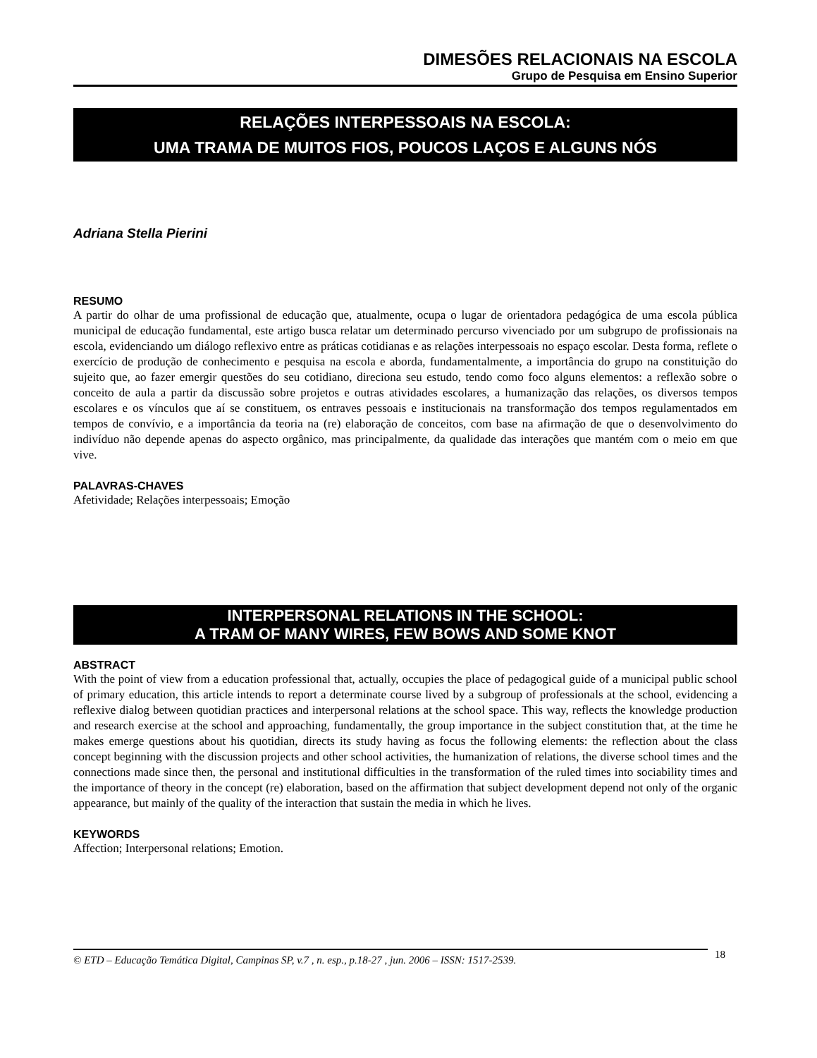DIMESÕES RELACIONAIS NA ESCOLA
Grupo de Pesquisa em Ensino Superior
RELAÇÕES INTERPESSOAIS NA ESCOLA:
UMA TRAMA DE MUITOS FIOS, POUCOS LAÇOS E ALGUNS NÓS
Adriana Stella Pierini
RESUMO
A partir do olhar de uma profissional de educação que, atualmente, ocupa o lugar de orientadora pedagógica de uma escola pública municipal de educação fundamental, este artigo busca relatar um determinado percurso vivenciado por um subgrupo de profissionais na escola, evidenciando um diálogo reflexivo entre as práticas cotidianas e as relações interpessoais no espaço escolar. Desta forma, reflete o exercício de produção de conhecimento e pesquisa na escola e aborda, fundamentalmente, a importância do grupo na constituição do sujeito que, ao fazer emergir questões do seu cotidiano, direciona seu estudo, tendo como foco alguns elementos: a reflexão sobre o conceito de aula a partir da discussão sobre projetos e outras atividades escolares, a humanização das relações, os diversos tempos escolares e os vínculos que aí se constituem, os entraves pessoais e institucionais na transformação dos tempos regulamentados em tempos de convívio, e a importância da teoria na (re) elaboração de conceitos, com base na afirmação de que o desenvolvimento do indivíduo não depende apenas do aspecto orgânico, mas principalmente, da qualidade das interações que mantém com o meio em que vive.
PALAVRAS-CHAVES
Afetividade; Relações interpessoais; Emoção
INTERPERSONAL RELATIONS IN THE SCHOOL:
A TRAM OF MANY WIRES, FEW BOWS AND SOME KNOT
ABSTRACT
With the point of view from a education professional that, actually, occupies the place of pedagogical guide of a municipal public school of primary education, this article intends to report a determinate course lived by a subgroup of professionals at the school, evidencing a reflexive dialog between quotidian practices and interpersonal relations at the school space. This way, reflects the knowledge production and research exercise at the school and approaching, fundamentally, the group importance in the subject constitution that, at the time he makes emerge questions about his quotidian, directs its study having as focus the following elements: the reflection about the class concept beginning with the discussion projects and other school activities, the humanization of relations, the diverse school times and the connections made since then, the personal and institutional difficulties in the transformation of the ruled times into sociability times and the importance of theory in the concept (re) elaboration, based on the affirmation that subject development depend not only of the organic appearance, but mainly of the quality of the interaction that sustain the media in which he lives.
KEYWORDS
Affection; Interpersonal relations; Emotion.
© ETD – Educação Temática Digital, Campinas SP, v.7 , n. esp., p.18-27 , jun. 2006 – ISSN: 1517-2539.
18